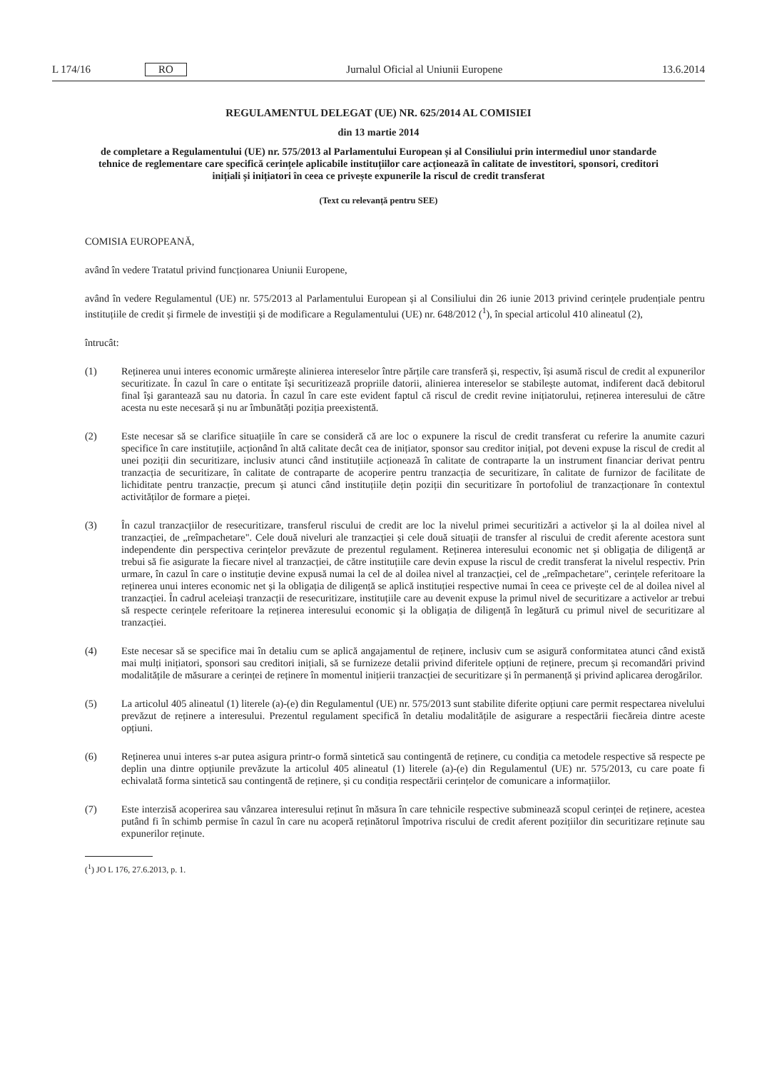L 174/16 RO Jurnalul Oficial al Uniunii Europene 13.6.2014
REGULAMENTUL DELEGAT (UE) NR. 625/2014 AL COMISIEI
din 13 martie 2014
de completare a Regulamentului (UE) nr. 575/2013 al Parlamentului European și al Consiliului prin intermediul unor standarde tehnice de reglementare care specifică cerințele aplicabile instituțiilor care acționează în calitate de investitori, sponsori, creditori inițiali și inițiatori în ceea ce privește expunerile la riscul de credit transferat
(Text cu relevanță pentru SEE)
COMISIA EUROPEANĂ,
având în vedere Tratatul privind funcționarea Uniunii Europene,
având în vedere Regulamentul (UE) nr. 575/2013 al Parlamentului European și al Consiliului din 26 iunie 2013 privind cerințele prudențiale pentru instituțiile de credit și firmele de investiții și de modificare a Regulamentului (UE) nr. 648/2012 (<sup>1</sup>), în special articolul 410 alineatul (2),
întrucât:
(1) Reținerea unui interes economic urmărește alinierea intereselor între părțile care transferă și, respectiv, își asumă riscul de credit al expunerilor securitizate. În cazul în care o entitate își securitizează propriile datorii, alinierea intereselor se stabilește automat, indiferent dacă debitorul final își garantează sau nu datoria. În cazul în care este evident faptul că riscul de credit revine inițiatorului, reținerea interesului de către acesta nu este necesară și nu ar îmbunătăți poziția preexistentă.
(2) Este necesar să se clarifice situațiile în care se consideră că are loc o expunere la riscul de credit transferat cu referire la anumite cazuri specifice în care instituțiile, acționând în altă calitate decât cea de inițiator, sponsor sau creditor inițial, pot deveni expuse la riscul de credit al unei poziții din securitizare, inclusiv atunci când instituțiile acționează în calitate de contraparte la un instrument financiar derivat pentru tranzacția de securitizare, în calitate de contraparte de acoperire pentru tranzacția de securitizare, în calitate de furnizor de facilitate de lichiditate pentru tranzacție, precum și atunci când instituțiile dețin poziții din securitizare în portofoliul de tranzacționare în contextul activităților de formare a pieței.
(3) În cazul tranzacțiilor de resecuritizare, transferul riscului de credit are loc la nivelul primei securitizări a activelor și la al doilea nivel al tranzacției, de „reîmpachetare". Cele două niveluri ale tranzacției și cele două situații de transfer al riscului de credit aferente acestora sunt independente din perspectiva cerințelor prevăzute de prezentul regulament. Reținerea interesului economic net și obligația de diligență ar trebui să fie asigurate la fiecare nivel al tranzacției, de către instituțiile care devin expuse la riscul de credit transferat la nivelul respectiv. Prin urmare, în cazul în care o instituție devine expusă numai la cel de al doilea nivel al tranzacției, cel de „reîmpachetare", cerințele referitoare la reținerea unui interes economic net și la obligația de diligență se aplică instituției respective numai în ceea ce privește cel de al doilea nivel al tranzacției. În cadrul aceleiași tranzacții de resecuritizare, instituțiile care au devenit expuse la primul nivel de securitizare a activelor ar trebui să respecte cerințele referitoare la reținerea interesului economic și la obligația de diligență în legătură cu primul nivel de securitizare al tranzacției.
(4) Este necesar să se specifice mai în detaliu cum se aplică angajamentul de reținere, inclusiv cum se asigură conformitatea atunci când există mai mulți inițiatori, sponsori sau creditori inițiali, să se furnizeze detalii privind diferitele opțiuni de reținere, precum și recomandări privind modalitățile de măsurare a cerinței de reținere în momentul inițierii tranzacției de securitizare și în permanență și privind aplicarea derogărilor.
(5) La articolul 405 alineatul (1) literele (a)-(e) din Regulamentul (UE) nr. 575/2013 sunt stabilite diferite opțiuni care permit respectarea nivelului prevăzut de reținere a interesului. Prezentul regulament specifică în detaliu modalitățile de asigurare a respectării fiecăreia dintre aceste opțiuni.
(6) Reținerea unui interes s-ar putea asigura printr-o formă sintetică sau contingentă de reținere, cu condiția ca metodele respective să respecte pe deplin una dintre opțiunile prevăzute la articolul 405 alineatul (1) literele (a)-(e) din Regulamentul (UE) nr. 575/2013, cu care poate fi echivalată forma sintetică sau contingentă de reținere, și cu condiția respectării cerințelor de comunicare a informațiilor.
(7) Este interzisă acoperirea sau vânzarea interesului reținut în măsura în care tehnicile respective subminează scopul cerinței de reținere, acestea putând fi în schimb permise în cazul în care nu acoperă reținătorul împotriva riscului de credit aferent pozițiilor din securitizare reținute sau expunerilor reținute.
(<sup>1</sup>) JO L 176, 27.6.2013, p. 1.